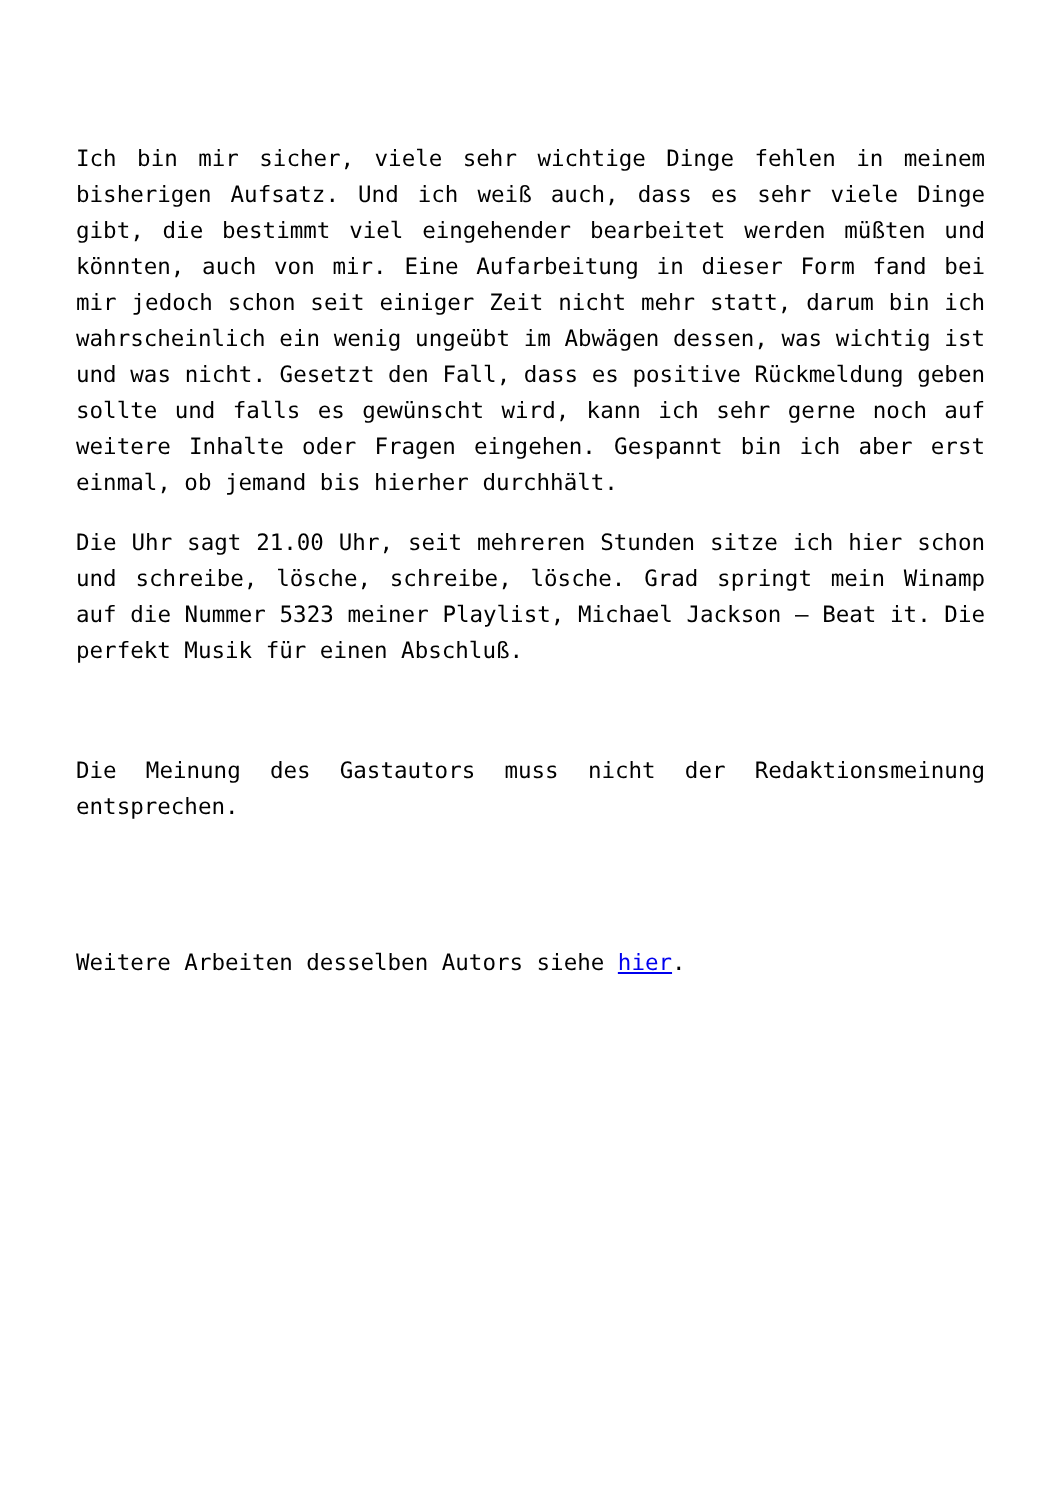Ich bin mir sicher, viele sehr wichtige Dinge fehlen in meinem bisherigen Aufsatz. Und ich weiß auch, dass es sehr viele Dinge gibt, die bestimmt viel eingehender bearbeitet werden müßten und könnten, auch von mir. Eine Aufarbeitung in dieser Form fand bei mir jedoch schon seit einiger Zeit nicht mehr statt, darum bin ich wahrscheinlich ein wenig ungeübt im Abwägen dessen, was wichtig ist und was nicht. Gesetzt den Fall, dass es positive Rückmeldung geben sollte und falls es gewünscht wird, kann ich sehr gerne noch auf weitere Inhalte oder Fragen eingehen. Gespannt bin ich aber erst einmal, ob jemand bis hierher durchhält.
Die Uhr sagt 21.00 Uhr, seit mehreren Stunden sitze ich hier schon und schreibe, lösche, schreibe, lösche. Grad springt mein Winamp auf die Nummer 5323 meiner Playlist, Michael Jackson – Beat it. Die perfekt Musik für einen Abschluß.
Die Meinung des Gastautors muss nicht der Redaktionsmeinung entsprechen.
Weitere Arbeiten desselben Autors siehe hier.